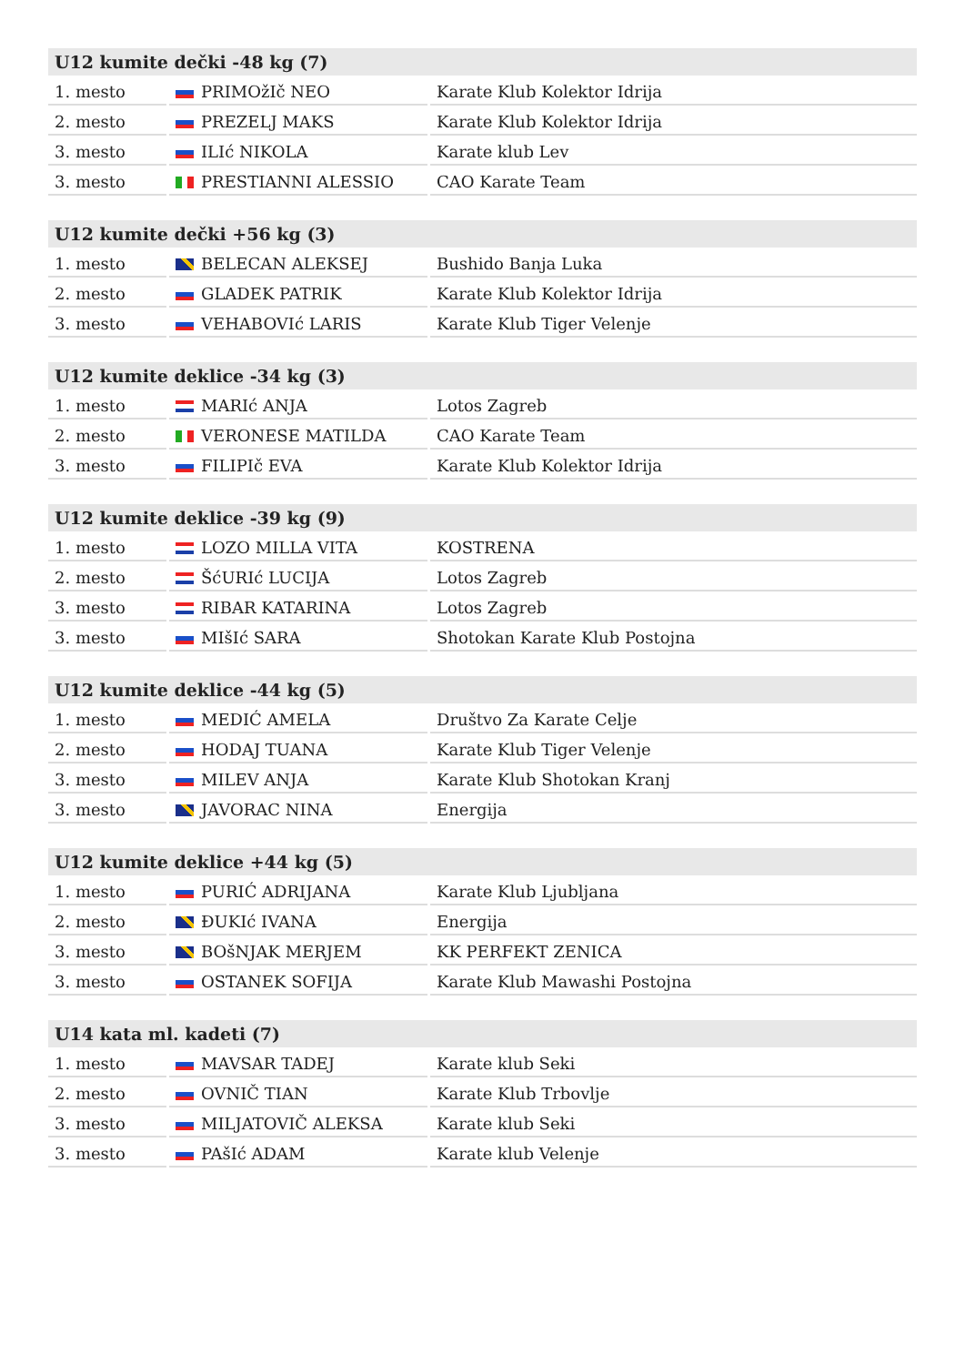| U12 kumite dečki -48 kg (7) | | |
| --- | --- | --- |
| 1. mesto | PRIMOžIč NEO | Karate Klub Kolektor Idrija |
| 2. mesto | PREZELJ MAKS | Karate Klub Kolektor Idrija |
| 3. mesto | ILIć NIKOLA | Karate klub Lev |
| 3. mesto | PRESTIANNI ALESSIO | CAO Karate Team |
| U12 kumite dečki +56 kg (3) | | |
| --- | --- | --- |
| 1. mesto | BELECAN ALEKSEJ | Bushido Banja Luka |
| 2. mesto | GLADEK PATRIK | Karate Klub Kolektor Idrija |
| 3. mesto | VEHABOVIć LARIS | Karate Klub Tiger Velenje |
| U12 kumite deklice -34 kg (3) | | |
| --- | --- | --- |
| 1. mesto | MARIć ANJA | Lotos Zagreb |
| 2. mesto | VERONESE MATILDA | CAO Karate Team |
| 3. mesto | FILIPIč EVA | Karate Klub Kolektor Idrija |
| U12 kumite deklice -39 kg (9) | | |
| --- | --- | --- |
| 1. mesto | LOZO MILLA VITA | KOSTRENA |
| 2. mesto | ŠćURIć LUCIJA | Lotos Zagreb |
| 3. mesto | RIBAR KATARINA | Lotos Zagreb |
| 3. mesto | MIšIć SARA | Shotokan Karate Klub Postojna |
| U12 kumite deklice -44 kg (5) | | |
| --- | --- | --- |
| 1. mesto | MEDIĆ AMELA | Društvo Za Karate Celje |
| 2. mesto | HODAJ TUANA | Karate Klub Tiger Velenje |
| 3. mesto | MILEV ANJA | Karate Klub Shotokan Kranj |
| 3. mesto | JAVORAC NINA | Energija |
| U12 kumite deklice +44 kg (5) | | |
| --- | --- | --- |
| 1. mesto | PURIĆ ADRIJANA | Karate Klub Ljubljana |
| 2. mesto | ĐUKIć IVANA | Energija |
| 3. mesto | BOšNJAK MERJEM | KK PERFEKT ZENICA |
| 3. mesto | OSTANEK SOFIJA | Karate Klub Mawashi Postojna |
| U14 kata ml. kadeti (7) | | |
| --- | --- | --- |
| 1. mesto | MAVSAR TADEJ | Karate klub Seki |
| 2. mesto | OVNIČ TIAN | Karate Klub Trbovlje |
| 3. mesto | MILJATOVIČ ALEKSA | Karate klub Seki |
| 3. mesto | PAšIć ADAM | Karate klub Velenje |